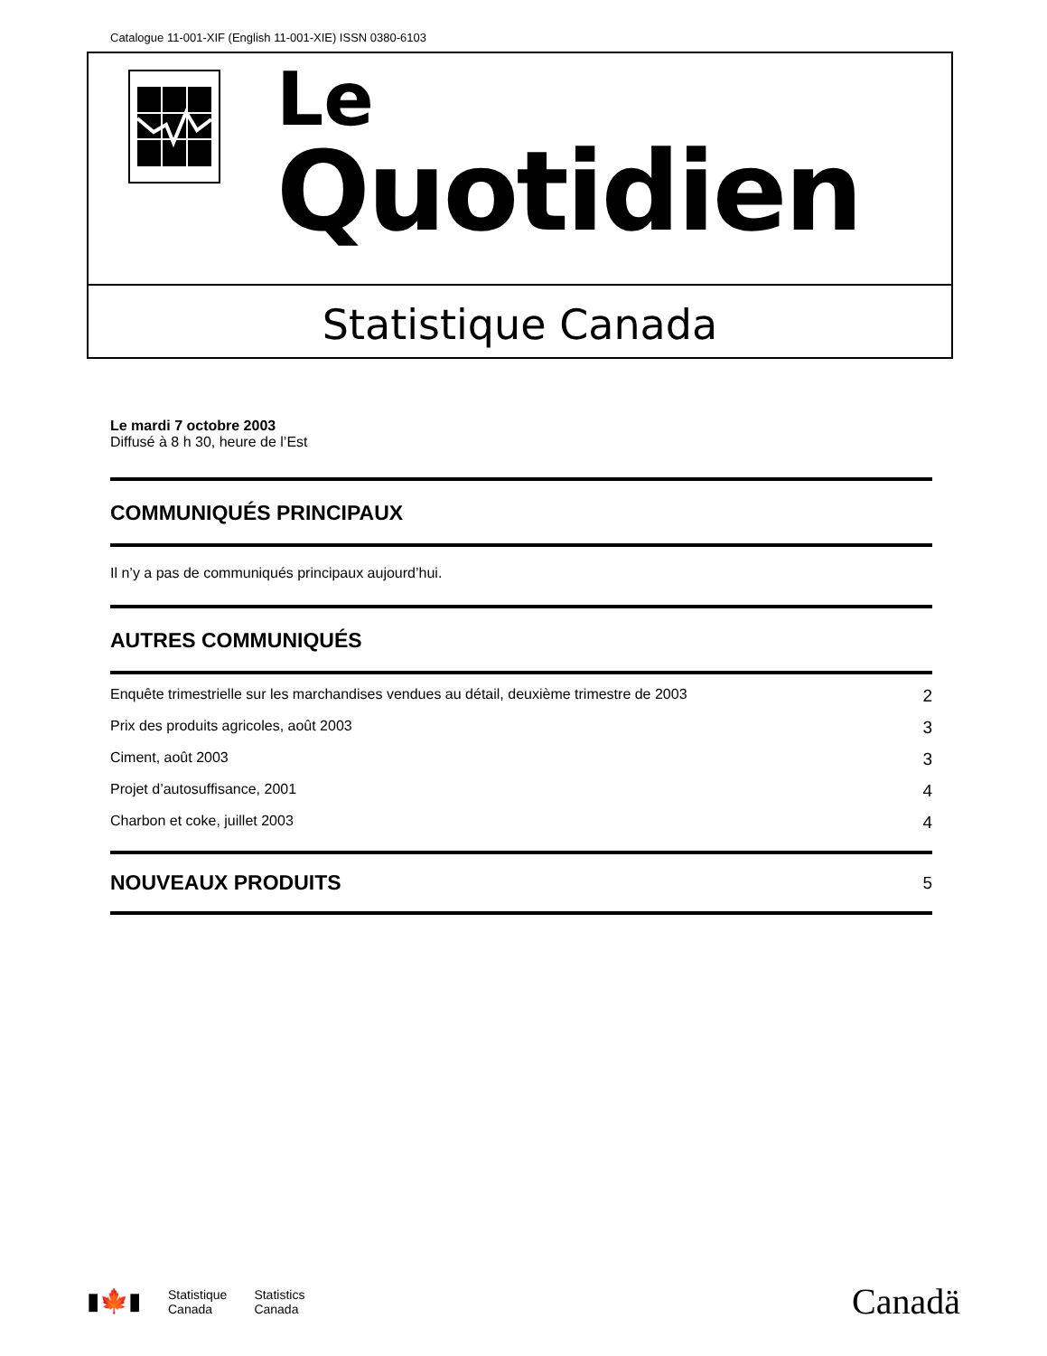Catalogue 11-001-XIF (English 11-001-XIE) ISSN 0380-6103
Le
Quotidien
Statistique Canada
Le mardi 7 octobre 2003
Diffusé à 8 h 30, heure de l’Est
COMMUNIQUÉS PRINCIPAUX
Il n’y a pas de communiqués principaux aujourd’hui.
AUTRES COMMUNIQUÉS
Enquête trimestrielle sur les marchandises vendues au détail, deuxième trimestre de 2003 2
Prix des produits agricoles, août 2003 3
Ciment, août 2003 3
Projet d’autosuffisance, 2001 4
Charbon et coke, juillet 2003 4
NOUVEAUX PRODUITS
5
▮🍁▮
Statistique
Canada
Statistics
Canada
Canadä